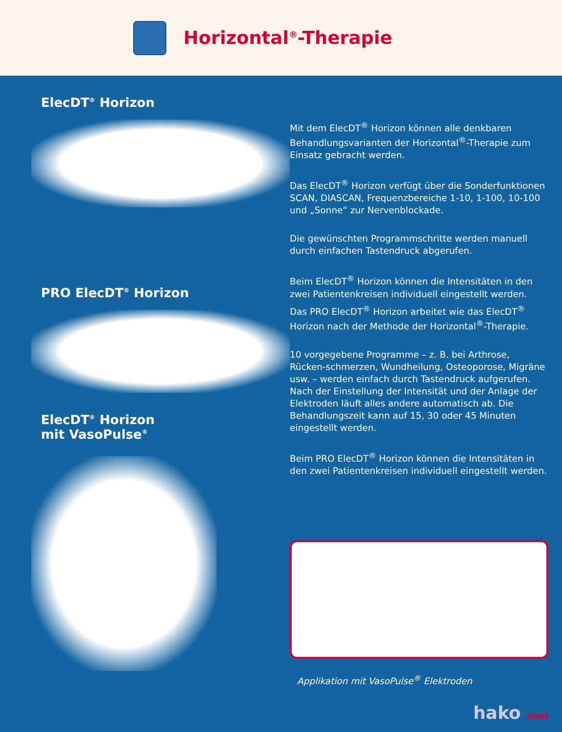Horizontal<sup>®</sup>-Therapie
ElecDT<sup>®</sup> Horizon
PRO ElecDT<sup>®</sup> Horizon
ElecDT<sup>®</sup> Horizon
mit VasoPulse<sup>®</sup>
Mit dem ElecDT<sup>®</sup> Horizon können alle denkbaren Behandlungsvarianten der Horizontal<sup>®</sup>-Therapie zum Einsatz gebracht werden.
Das ElecDT<sup>®</sup> Horizon verfügt über die Sonderfunktionen SCAN, DIASCAN, Frequenzbereiche 1-10, 1-100, 10-100 und „Sonne“ zur Nervenblockade.
Die gewünschten Programmschritte werden manuell durch einfachen Tastendruck abgerufen.
Beim ElecDT<sup>®</sup> Horizon können die Intensitäten in den zwei Patientenkreisen individuell eingestellt werden.
Das PRO ElecDT<sup>®</sup> Horizon arbeitet wie das ElecDT<sup>®</sup> Horizon nach der Methode der Horizontal<sup>®</sup>-Therapie.
10 vorgegebene Programme – z. B. bei Arthrose, Rücken-schmerzen, Wundheilung, Osteoporose, Migräne usw. – werden einfach durch Tastendruck aufgerufen. Nach der Einstellung der Intensität und der Anlage der Elektroden läuft alles andere automatisch ab. Die Behandlungszeit kann auf 15, 30 oder 45 Minuten eingestellt werden.
Beim PRO ElecDT<sup>®</sup> Horizon können die Intensitäten in den zwei Patientenkreisen individuell eingestellt werden.
Applikation mit VasoPulse<sup>®</sup> Elektroden
hako med